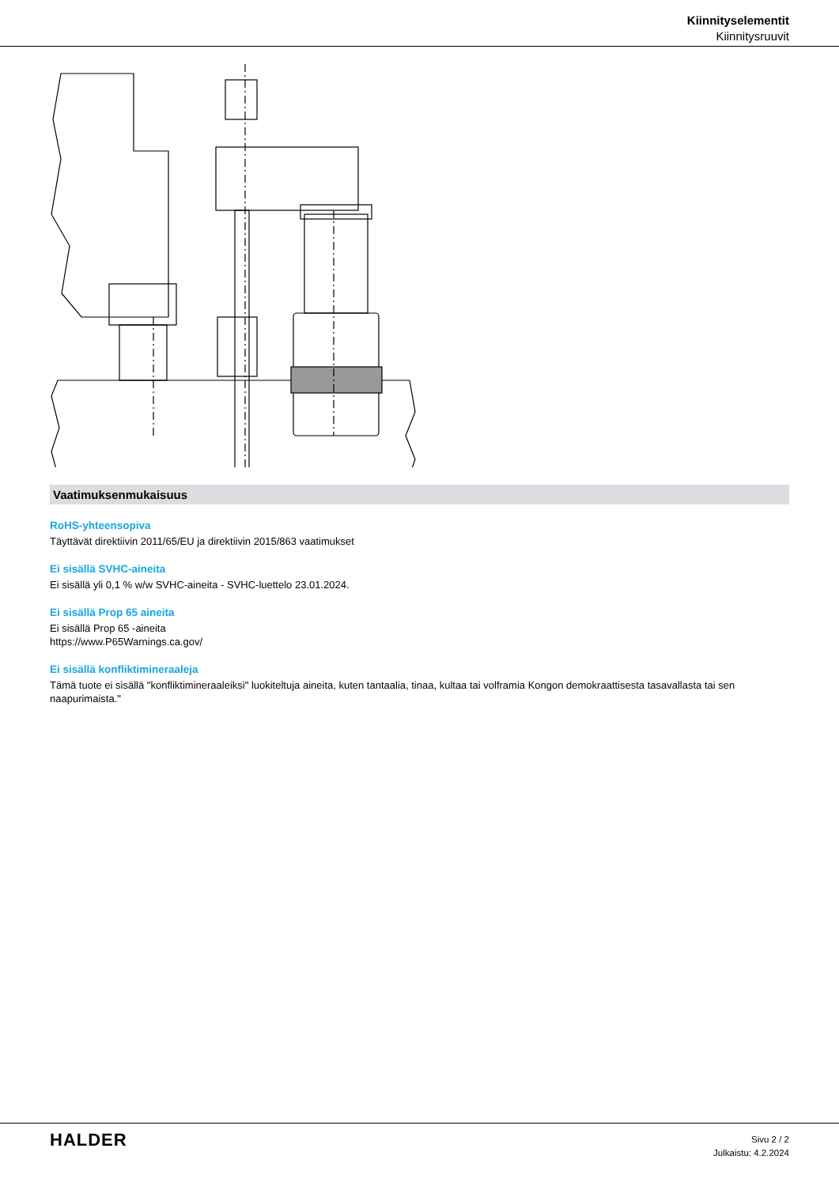Kiinnityselementit
Kiinnitysruuvit
Vaatimuksenmukaisuus
RoHS-yhteensopiva
Täyttävät direktiivin 2011/65/EU ja direktiivin 2015/863 vaatimukset
Ei sisällä SVHC-aineita
Ei sisällä yli 0,1 % w/w SVHC-aineita - SVHC-luettelo 23.01.2024.
Ei sisällä Prop 65 aineita
Ei sisällä Prop 65 -aineita
https://www.P65Warnings.ca.gov/
Ei sisällä konfliktimineraaleja
Tämä tuote ei sisällä "konfliktimineraaleiksi" luokiteltuja aineita, kuten tantaalia, tinaa, kultaa tai volframia Kongon demokraattisesta tasavallasta tai sen naapurimaista."
HALDER
Sivu 2 / 2
Julkaistu: 4.2.2024